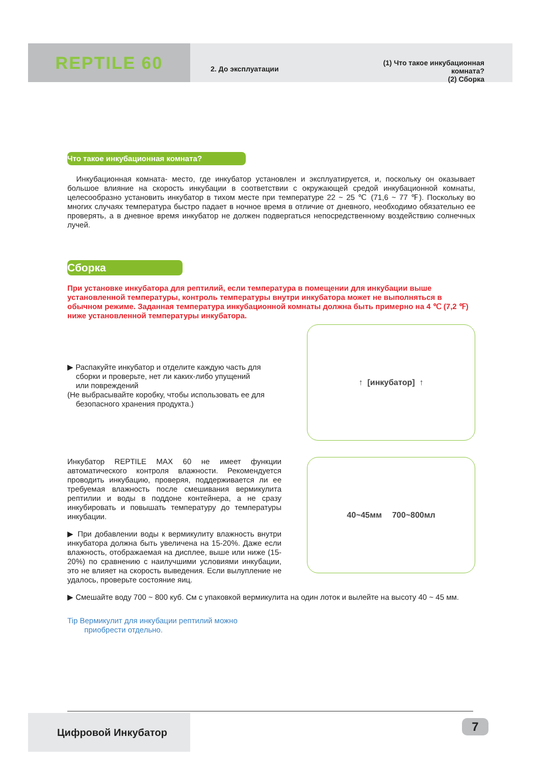REPTILE 60
2. До эксплуатации
(1) Что такое инкубационная комната?
(2) Сборка
Что такое инкубационная комната?
Инкубационная комната- место, где инкубатор установлен и эксплуатируется, и, поскольку он оказывает большое влияние на скорость инкубации в соответствии с окружающей средой инкубационной комнаты, целесообразно установить инкубатор в тихом месте при температуре 22 ~ 25 ℃ (71,6 ~ 77 ℉). Поскольку во многих случаях температура быстро падает в ночное время в отличие от дневного, необходимо обязательно ее проверять, а в дневное время инкубатор не должен подвергаться непосредственному воздействию солнечных лучей.
Сборка
При установке инкубатора для рептилий, если температура в помещении для инкубации выше установленной температуры, контроль температуры внутри инкубатора может не выполняться в обычном режиме. Заданная температура инкубационной комнаты должна быть примерно на 4 ℃ (7,2 ℉) ниже установленной температуры инкубатора.
▶ Распакуйте инкубатор и отделите каждую часть для
сборки и проверьте, нет ли каких-либо упущений
или повреждений
(Не выбрасывайте коробку, чтобы использовать ее для
безопасного хранения продукта.)
↑ [инкубатор] ↑
Инкубатор REPTILE MAX 60 не имеет функции автоматического контроля влажности. Рекомендуется проводить инкубацию, проверяя, поддерживается ли ее требуемая влажность после смешивания вермикулита рептилии и воды в поддоне контейнера, а не сразу инкубировать и повышать температуру до температуры инкубации.
▶ При добавлении воды к вермикулиту влажность внутри инкубатора должна быть увеличена на 15-20%. Даже если влажность, отображаемая на дисплее, выше или ниже (15-20%) по сравнению с наилучшими условиями инкубации, это не влияет на скорость выведения. Если вылупление не удалось, проверьте состояние яиц.
40~45мм 700~800мл
▶ Смешайте воду 700 ~ 800 куб. См с упаковкой вермикулита на один лоток и вылейте на высоту 40 ~ 45 мм.
Tip Вермикулит для инкубации рептилий можно
приобрести отдельно.
Цифровой Инкубатор 7